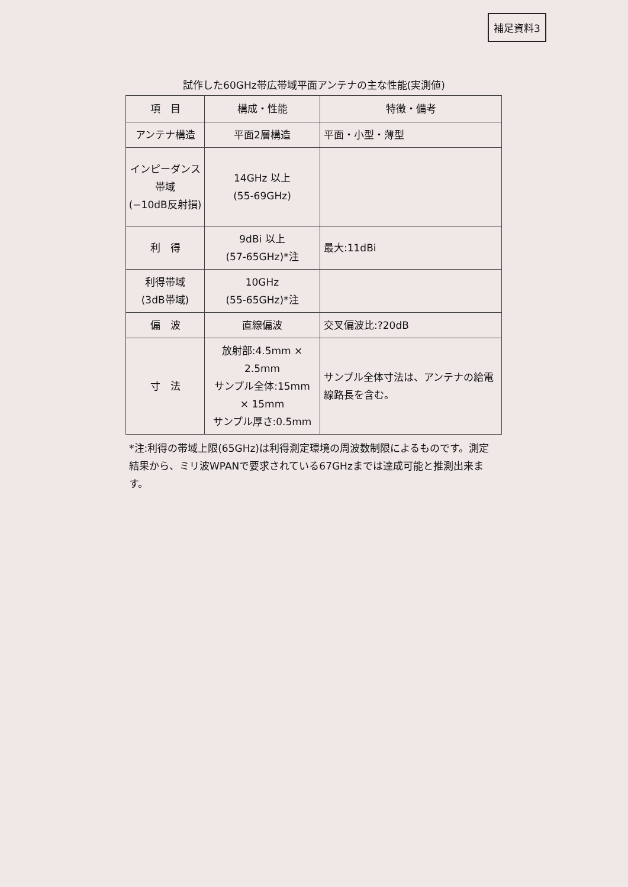補足資料3
試作した60GHz帯広帯域平面アンテナの主な性能(実測値)
| 項 目 | 構成・性能 | 特徴・備考 |
| --- | --- | --- |
| アンテナ構造 | 平面2層構造 | 平面・小型・薄型 |
| インピーダンス帯域 (−10dB反射損) | 14GHz 以上 (55-69GHz) | |
| 利 得 | 9dBi 以上 (57-65GHz)*注 | 最大:11dBi |
| 利得帯域 (3dB帯域) | 10GHz (55-65GHz)*注 | |
| 偏 波 | 直線偏波 | 交叉偏波比:?20dB |
| 寸 法 | 放射部:4.5mm × 2.5mm サンプル全体:15mm × 15mm サンプル厚さ:0.5mm | サンプル全体寸法は、アンテナの給電線路長を含む。 |
*注:利得の帯域上限(65GHz)は利得測定環境の周波数制限によるものです。測定結果から、ミリ波WPANで要求されている67GHzまでは達成可能と推測出来ます。